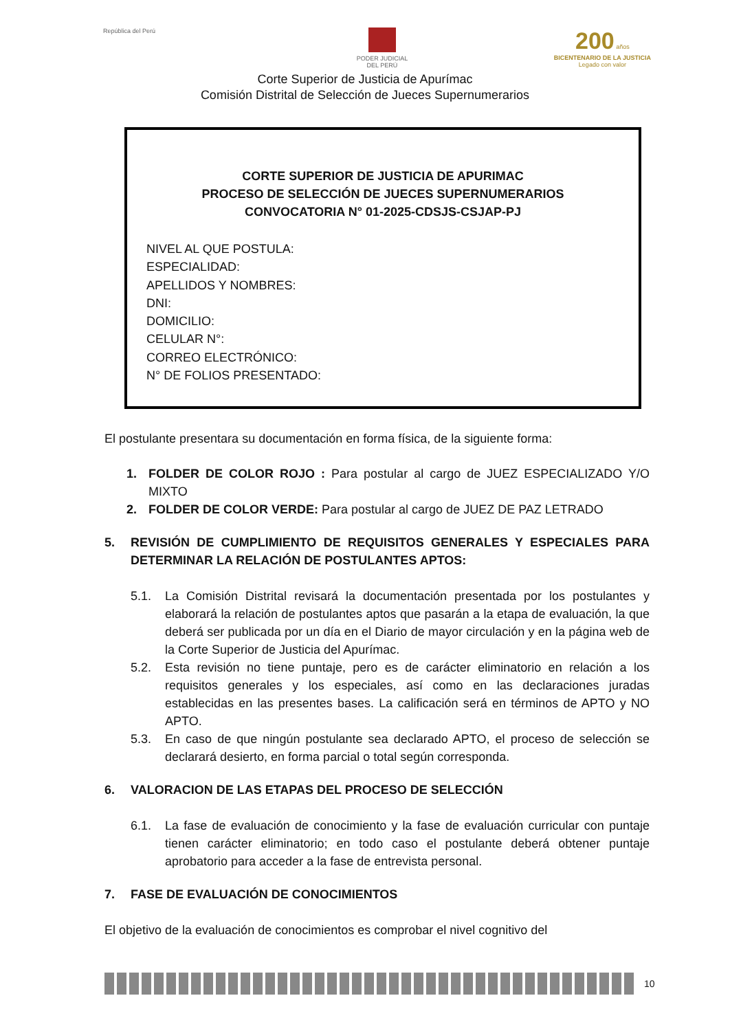República del Perú PODER JUDICIAL
DEL PERÚ
200 años
BICENTENARIO DE LA JUSTICIA
Legado con valor
Corte Superior de Justicia de Apurímac
Comisión Distrital de Selección de Jueces Supernumerarios
CORTE SUPERIOR DE JUSTICIA DE APURIMAC
PROCESO DE SELECCIÓN DE JUECES SUPERNUMERARIOS
CONVOCATORIA N° 01-2025-CDSJS-CSJAP-PJ
NIVEL AL QUE POSTULA:
ESPECIALIDAD:
APELLIDOS Y NOMBRES:
DNI:
DOMICILIO:
CELULAR N°:
CORREO ELECTRÓNICO:
N° DE FOLIOS PRESENTADO:
El postulante presentara su documentación en forma física, de la siguiente forma:
1. FOLDER DE COLOR ROJO : Para postular al cargo de JUEZ ESPECIALIZADO Y/O MIXTO
2. FOLDER DE COLOR VERDE: Para postular al cargo de JUEZ DE PAZ LETRADO
5. REVISIÓN DE CUMPLIMIENTO DE REQUISITOS GENERALES Y ESPECIALES PARA DETERMINAR LA RELACIÓN DE POSTULANTES APTOS:
5.1. La Comisión Distrital revisará la documentación presentada por los postulantes y elaborará la relación de postulantes aptos que pasarán a la etapa de evaluación, la que deberá ser publicada por un día en el Diario de mayor circulación y en la página web de la Corte Superior de Justicia del Apurímac.
5.2. Esta revisión no tiene puntaje, pero es de carácter eliminatorio en relación a los requisitos generales y los especiales, así como en las declaraciones juradas establecidas en las presentes bases. La calificación será en términos de APTO y NO APTO.
5.3. En caso de que ningún postulante sea declarado APTO, el proceso de selección se declarará desierto, en forma parcial o total según corresponda.
6. VALORACION DE LAS ETAPAS DEL PROCESO DE SELECCIÓN
6.1. La fase de evaluación de conocimiento y la fase de evaluación curricular con puntaje tienen carácter eliminatorio; en todo caso el postulante deberá obtener puntaje aprobatorio para acceder a la fase de entrevista personal.
7. FASE DE EVALUACIÓN DE CONOCIMIENTOS
El objetivo de la evaluación de conocimientos es comprobar el nivel cognitivo del
10